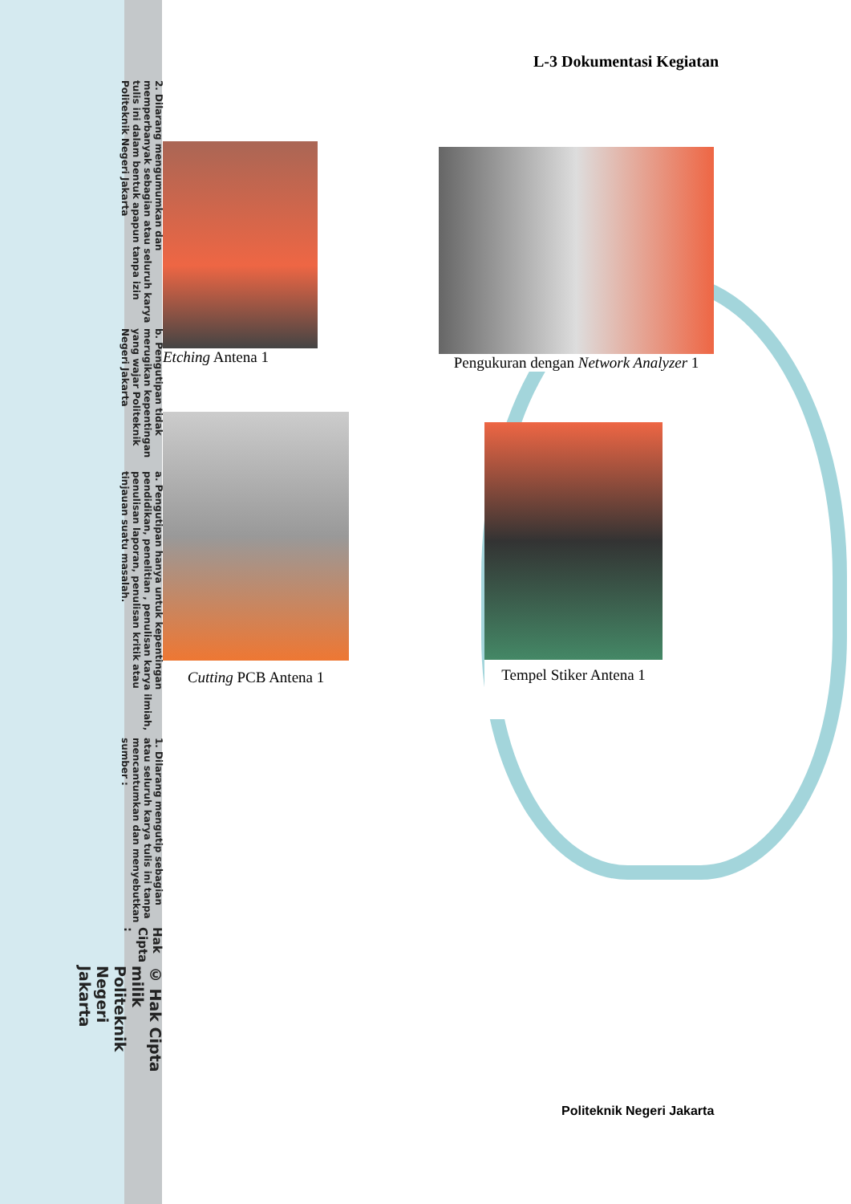© Hak Cipta milik Politeknik Negeri Jakarta
Hak Cipta :
1. Dilarang mengutip sebagian atau seluruh karya tulis ini tanpa mencantumkan dan menyebutkan sumber :
a. Pengutipan hanya untuk kepentingan pendidikan, penelitian , penulisan karya ilmiah, penulisan laporan, penulisan kritik atau tinjauan suatu masalah.
b. Pengutipan tidak merugikan kepentingan yang wajar Politeknik Negeri Jakarta
2. Dilarang mengumumkan dan memperbanyak sebagian atau seluruh karya tulis ini dalam bentuk apapun tanpa izin Politeknik Negeri Jakarta
L-3 Dokumentasi Kegiatan
Etching Antena 1
Pengukuran dengan Network Analyzer 1
Cutting PCB Antena 1
Tempel Stiker Antena 1
Politeknik Negeri Jakarta